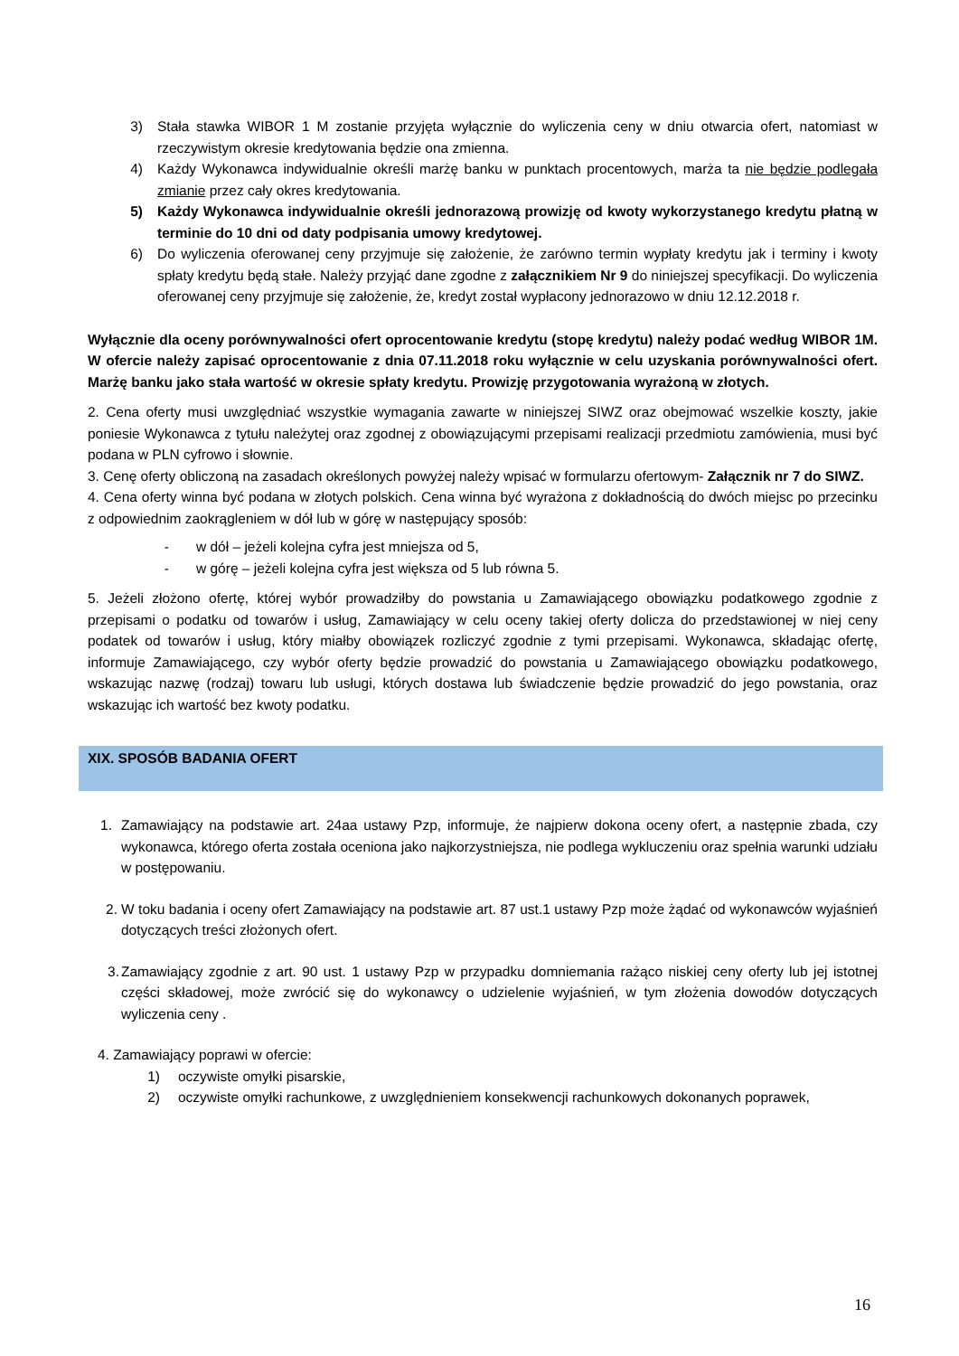3) Stała stawka WIBOR 1 M zostanie przyjęta wyłącznie do wyliczenia ceny w dniu otwarcia ofert, natomiast w rzeczywistym okresie kredytowania będzie ona zmienna.
4) Każdy Wykonawca indywidualnie określi marżę banku w punktach procentowych, marża ta nie będzie podlegała zmianie przez cały okres kredytowania.
5) Każdy Wykonawca indywidualnie określi jednorazową prowizję od kwoty wykorzystanego kredytu płatną w terminie do 10 dni od daty podpisania umowy kredytowej.
6) Do wyliczenia oferowanej ceny przyjmuje się założenie, że zarówno termin wypłaty kredytu jak i terminy i kwoty spłaty kredytu będą stałe. Należy przyjąć dane zgodne z załącznikiem Nr 9 do niniejszej specyfikacji. Do wyliczenia oferowanej ceny przyjmuje się założenie, że, kredyt został wypłacony jednorazowo w dniu 12.12.2018 r.
Wyłącznie dla oceny porównywalności ofert oprocentowanie kredytu (stopę kredytu) należy podać według WIBOR 1M. W ofercie należy zapisać oprocentowanie z dnia 07.11.2018 roku wyłącznie w celu uzyskania porównywalności ofert. Marżę banku jako stała wartość w okresie spłaty kredytu. Prowizję przygotowania wyrażoną w złotych.
2. Cena oferty musi uwzględniać wszystkie wymagania zawarte w niniejszej SIWZ oraz obejmować wszelkie koszty, jakie poniesie Wykonawca z tytułu należytej oraz zgodnej z obowiązującymi przepisami realizacji przedmiotu zamówienia, musi być podana w PLN cyfrowo i słownie.
3. Cenę oferty obliczoną na zasadach określonych powyżej należy wpisać w formularzu ofertowym- Załącznik nr 7 do SIWZ.
4. Cena oferty winna być podana w złotych polskich. Cena winna być wyrażona z dokładnością do dwóch miejsc po przecinku z odpowiednim zaokrągleniem w dół lub w górę w następujący sposób:
- w dół – jeżeli kolejna cyfra jest mniejsza od 5,
- w górę – jeżeli kolejna cyfra jest większa od 5 lub równa 5.
5. Jeżeli złożono ofertę, której wybór prowadziłby do powstania u Zamawiającego obowiązku podatkowego zgodnie z przepisami o podatku od towarów i usług, Zamawiający w celu oceny takiej oferty dolicza do przedstawionej w niej ceny podatek od towarów i usług, który miałby obowiązek rozliczyć zgodnie z tymi przepisami. Wykonawca, składając ofertę, informuje Zamawiającego, czy wybór oferty będzie prowadzić do powstania u Zamawiającego obowiązku podatkowego, wskazując nazwę (rodzaj) towaru lub usługi, których dostawa lub świadczenie będzie prowadzić do jego powstania, oraz wskazując ich wartość bez kwoty podatku.
XIX. SPOSÓB BADANIA OFERT
1. Zamawiający na podstawie art. 24aa ustawy Pzp, informuje, że najpierw dokona oceny ofert, a następnie zbada, czy wykonawca, którego oferta została oceniona jako najkorzystniejsza, nie podlega wykluczeniu oraz spełnia warunki udziału w postępowaniu.
2. W toku badania i oceny ofert Zamawiający na podstawie art. 87 ust.1 ustawy Pzp może żądać od wykonawców wyjaśnień dotyczących treści złożonych ofert.
3. Zamawiający zgodnie z art. 90 ust. 1 ustawy Pzp w przypadku domniemania rażąco niskiej ceny oferty lub jej istotnej części składowej, może zwrócić się do wykonawcy o udzielenie wyjaśnień, w tym złożenia dowodów dotyczących wyliczenia ceny .
4. Zamawiający poprawi w ofercie:
1) oczywiste omyłki pisarskie,
2) oczywiste omyłki rachunkowe, z uwzględnieniem konsekwencji rachunkowych dokonanych poprawek,
16